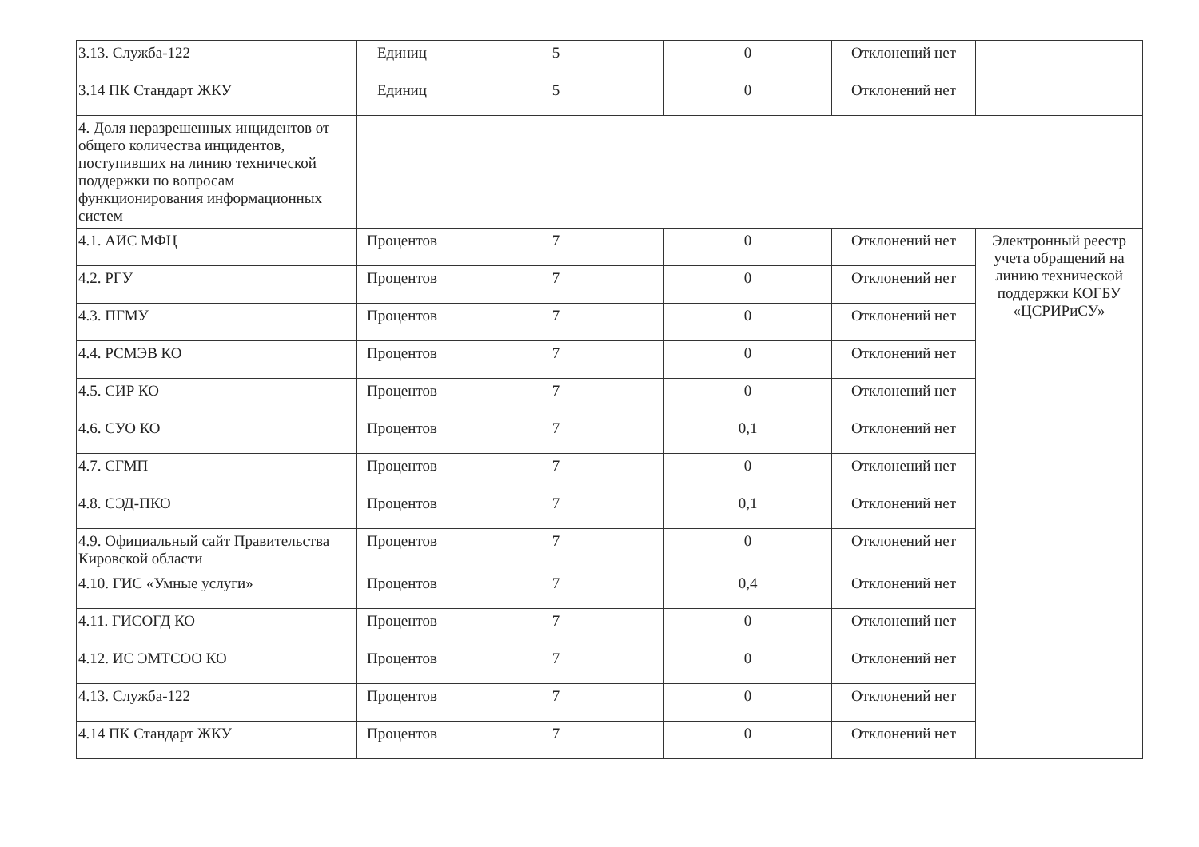| 3.13. Служба-122 | Единиц | 5 | 0 | Отклонений нет | |
| 3.14 ПК Стандарт ЖКУ | Единиц | 5 | 0 | Отклонений нет | |
| 4. Доля неразрешенных инцидентов от общего количества инцидентов, поступивших на линию технической поддержки по вопросам функционирования информационных систем | | | | | |
| 4.1. АИС МФЦ | Процентов | 7 | 0 | Отклонений нет | Электронный реестр учета обращений на линию технической поддержки КОГБУ «ЦСРИРиСУ» |
| 4.2. РГУ | Процентов | 7 | 0 | Отклонений нет | |
| 4.3. ПГМУ | Процентов | 7 | 0 | Отклонений нет | |
| 4.4. РСМЭВ КО | Процентов | 7 | 0 | Отклонений нет | |
| 4.5. СИР КО | Процентов | 7 | 0 | Отклонений нет | |
| 4.6. СУО КО | Процентов | 7 | 0,1 | Отклонений нет | |
| 4.7. СГМП | Процентов | 7 | 0 | Отклонений нет | |
| 4.8. СЭД-ПКО | Процентов | 7 | 0,1 | Отклонений нет | |
| 4.9. Официальный сайт Правительства Кировской области | Процентов | 7 | 0 | Отклонений нет | |
| 4.10. ГИС «Умные услуги» | Процентов | 7 | 0,4 | Отклонений нет | |
| 4.11. ГИСОГД КО | Процентов | 7 | 0 | Отклонений нет | |
| 4.12. ИС ЭМТСОО КО | Процентов | 7 | 0 | Отклонений нет | |
| 4.13. Служба-122 | Процентов | 7 | 0 | Отклонений нет | |
| 4.14 ПК Стандарт ЖКУ | Процентов | 7 | 0 | Отклонений нет | |